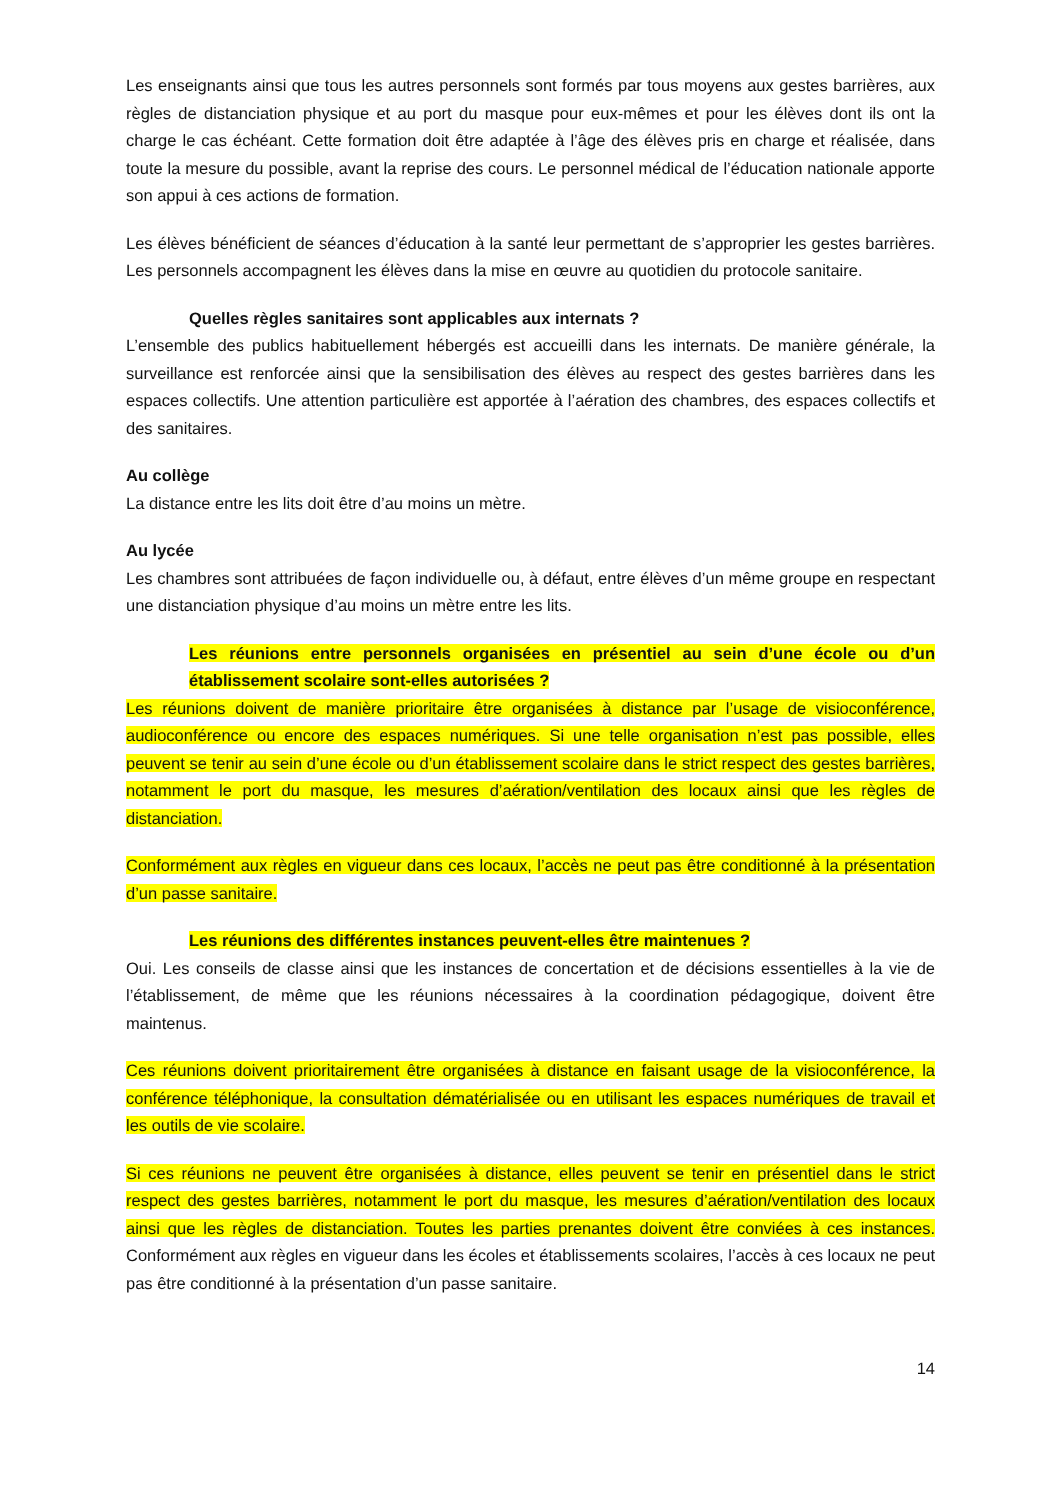Les enseignants ainsi que tous les autres personnels sont formés par tous moyens aux gestes barrières, aux règles de distanciation physique et au port du masque pour eux-mêmes et pour les élèves dont ils ont la charge le cas échéant. Cette formation doit être adaptée à l’âge des élèves pris en charge et réalisée, dans toute la mesure du possible, avant la reprise des cours. Le personnel médical de l’éducation nationale apporte son appui à ces actions de formation.
Les élèves bénéficient de séances d’éducation à la santé leur permettant de s’approprier les gestes barrières. Les personnels accompagnent les élèves dans la mise en œuvre au quotidien du protocole sanitaire.
Quelles règles sanitaires sont applicables aux internats ?
L’ensemble des publics habituellement hébergés est accueilli dans les internats. De manière générale, la surveillance est renforcée ainsi que la sensibilisation des élèves au respect des gestes barrières dans les espaces collectifs. Une attention particulière est apportée à l’aération des chambres, des espaces collectifs et des sanitaires.
Au collège
La distance entre les lits doit être d’au moins un mètre.
Au lycée
Les chambres sont attribuées de façon individuelle ou, à défaut, entre élèves d’un même groupe en respectant une distanciation physique d’au moins un mètre entre les lits.
Les réunions entre personnels organisées en présentiel au sein d’une école ou d’un établissement scolaire sont-elles autorisées ?
Les réunions doivent de manière prioritaire être organisées à distance par l’usage de visioconférence, audioconférence ou encore des espaces numériques. Si une telle organisation n’est pas possible, elles peuvent se tenir au sein d’une école ou d’un établissement scolaire dans le strict respect des gestes barrières, notamment le port du masque, les mesures d’aération/ventilation des locaux ainsi que les règles de distanciation.
Conformément aux règles en vigueur dans ces locaux, l’accès ne peut pas être conditionné à la présentation d’un passe sanitaire.
Les réunions des différentes instances peuvent-elles être maintenues ?
Oui. Les conseils de classe ainsi que les instances de concertation et de décisions essentielles à la vie de l’établissement, de même que les réunions nécessaires à la coordination pédagogique, doivent être maintenus.
Ces réunions doivent prioritairement être organisées à distance en faisant usage de la visioconférence, la conférence téléphonique, la consultation dématérialisée ou en utilisant les espaces numériques de travail et les outils de vie scolaire.
Si ces réunions ne peuvent être organisées à distance, elles peuvent se tenir en présentiel dans le strict respect des gestes barrières, notamment le port du masque, les mesures d’aération/ventilation des locaux ainsi que les règles de distanciation. Toutes les parties prenantes doivent être conviées à ces instances. Conformément aux règles en vigueur dans les écoles et établissements scolaires, l’accès à ces locaux ne peut pas être conditionné à la présentation d’un passe sanitaire.
14